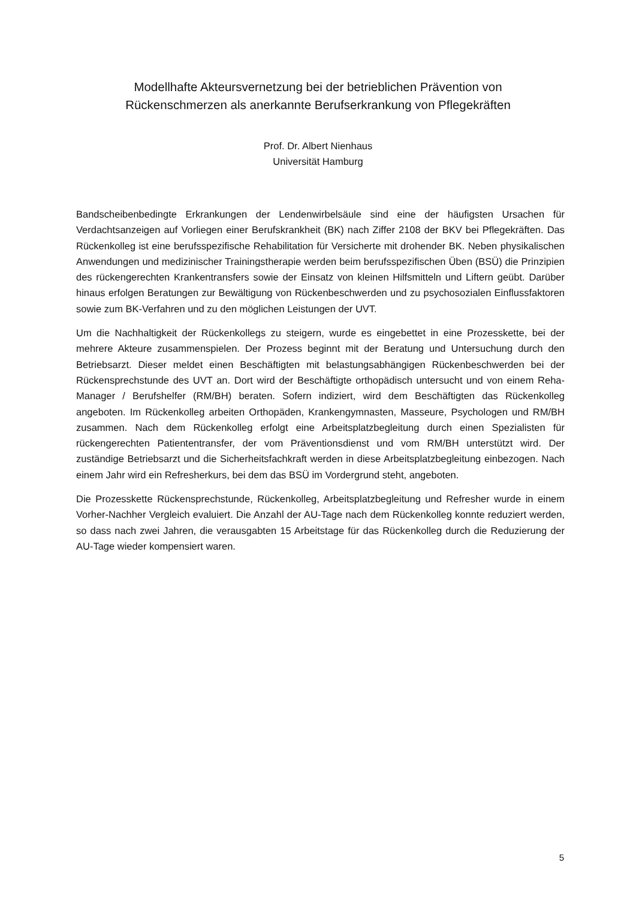Modellhafte Akteursvernetzung bei der betrieblichen Prävention von
Rückenschmerzen als anerkannte Berufserkrankung von Pflegekräften
Prof. Dr. Albert Nienhaus
Universität Hamburg
Bandscheibenbedingte Erkrankungen der Lendenwirbelsäule sind eine der häufigsten Ursachen für Verdachtsanzeigen auf Vorliegen einer Berufskrankheit (BK) nach Ziffer 2108 der BKV bei Pflegekräften. Das Rückenkolleg ist eine berufsspezifische Rehabilitation für Versicherte mit drohender BK. Neben physikalischen Anwendungen und medizinischer Trainingstherapie werden beim berufsspezifischen Üben (BSÜ) die Prinzipien des rückengerechten Krankentransfers sowie der Einsatz von kleinen Hilfsmitteln und Liftern geübt. Darüber hinaus erfolgen Beratungen zur Bewältigung von Rückenbeschwerden und zu psychosozialen Einflussfaktoren sowie zum BK-Verfahren und zu den möglichen Leistungen der UVT.
Um die Nachhaltigkeit der Rückenkollegs zu steigern, wurde es eingebettet in eine Prozesskette, bei der mehrere Akteure zusammenspielen. Der Prozess beginnt mit der Beratung und Untersuchung durch den Betriebsarzt. Dieser meldet einen Beschäftigten mit belastungsabhängigen Rückenbeschwerden bei der Rückensprechstunde des UVT an. Dort wird der Beschäftigte orthopädisch untersucht und von einem Reha-Manager / Berufshelfer (RM/BH) beraten. Sofern indiziert, wird dem Beschäftigten das Rückenkolleg angeboten. Im Rückenkolleg arbeiten Orthopäden, Krankengymnasten, Masseure, Psychologen und RM/BH zusammen. Nach dem Rückenkolleg erfolgt eine Arbeitsplatzbegleitung durch einen Spezialisten für rückengerechten Patiententransfer, der vom Präventionsdienst und vom RM/BH unterstützt wird. Der zuständige Betriebsarzt und die Sicherheitsfachkraft werden in diese Arbeitsplatzbegleitung einbezogen. Nach einem Jahr wird ein Refresherkurs, bei dem das BSÜ im Vordergrund steht, angeboten.
Die Prozesskette Rückensprechstunde, Rückenkolleg, Arbeitsplatzbegleitung und Refresher wurde in einem Vorher-Nachher Vergleich evaluiert. Die Anzahl der AU-Tage nach dem Rückenkolleg konnte reduziert werden, so dass nach zwei Jahren, die verausgabten 15 Arbeitstage für das Rückenkolleg durch die Reduzierung der AU-Tage wieder kompensiert waren.
5